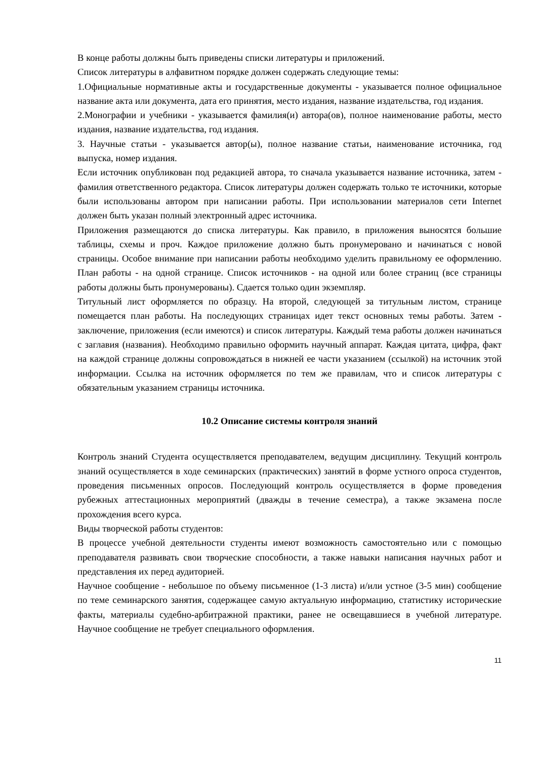В конце работы должны быть приведены списки литературы и приложений.
Список литературы в алфавитном порядке должен содержать следующие темы:
1.Официальные нормативные акты и государственные документы - указывается полное официальное название акта или документа, дата его принятия, место издания, название издательства, год издания.
2.Монографии и учебники - указывается фамилия(и) автора(ов), полное наименование работы, место издания, название издательства, год издания.
3. Научные статьи - указывается автор(ы), полное название статьи, наименование источника, год выпуска, номер издания.
Если источник опубликован под редакцией автора, то сначала указывается название источника, затем - фамилия ответственного редактора. Список литературы должен содержать только те источники, которые были использованы автором при написании работы. При использовании материалов сети Internet должен быть указан полный электронный адрес источника.
Приложения размещаются до списка литературы. Как правило, в приложения выносятся большие таблицы, схемы и проч. Каждое приложение должно быть пронумеровано и начинаться с новой страницы. Особое внимание при написании работы необходимо уделить правильному ее оформлению. План работы - на одной странице. Список источников - на одной или более страниц (все страницы работы должны быть пронумерованы). Сдается только один экземпляр.
Титульный лист оформляется по образцу. На второй, следующей за титульным листом, странице помещается план работы. На последующих страницах идет текст основных темы работы. Затем - заключение, приложения (если имеются) и список литературы. Каждый тема работы должен начинаться с заглавия (названия). Необходимо правильно оформить научный аппарат. Каждая цитата, цифра, факт на каждой странице должны сопровождаться в нижней ее части указанием (ссылкой) на источник этой информации. Ссылка на источник оформляется по тем же правилам, что и список литературы с обязательным указанием страницы источника.
10.2 Описание системы контроля знаний
Контроль знаний Студента осуществляется преподавателем, ведущим дисциплину. Текущий контроль знаний осуществляется в ходе семинарских (практических) занятий в форме устного опроса студентов, проведения письменных опросов. Последующий контроль осуществляется в форме проведения рубежных аттестационных мероприятий (дважды в течение семестра), а также экзамена после прохождения всего курса.
Виды творческой работы студентов:
В процессе учебной деятельности студенты имеют возможность самостоятельно или с помощью преподавателя развивать свои творческие способности, а также навыки написания научных работ и представления их перед аудиторией.
Научное сообщение - небольшое по объему письменное (1-3 листа) и/или устное (3-5 мин) сообщение по теме семинарского занятия, содержащее самую актуальную информацию, статистику исторические факты, материалы судебно-арбитражной практики, ранее не освещавшиеся в учебной литературе. Научное сообщение не требует специального оформления.
11